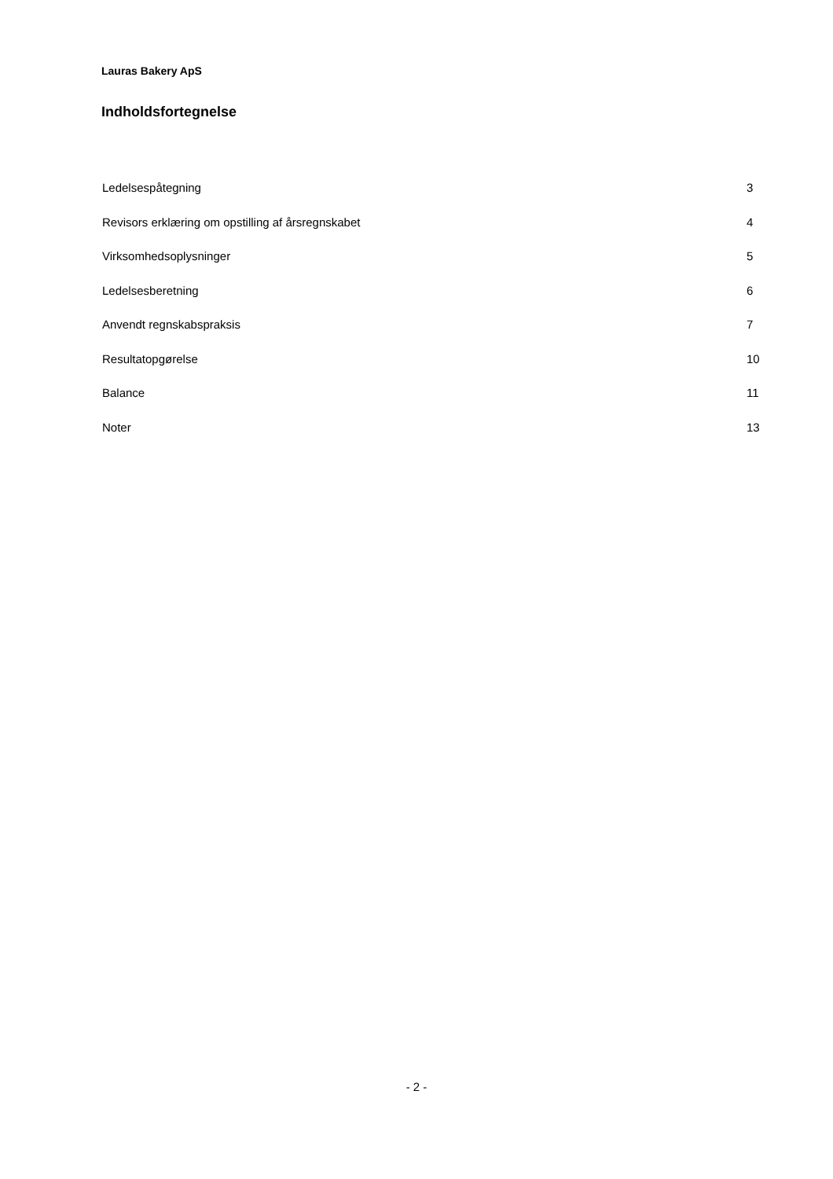Lauras Bakery ApS
Indholdsfortegnelse
Ledelsespåtegning 3
Revisors erklæring om opstilling af årsregnskabet 4
Virksomhedsoplysninger 5
Ledelsesberetning 6
Anvendt regnskabspraksis 7
Resultatopgørelse 10
Balance 11
Noter 13
- 2 -